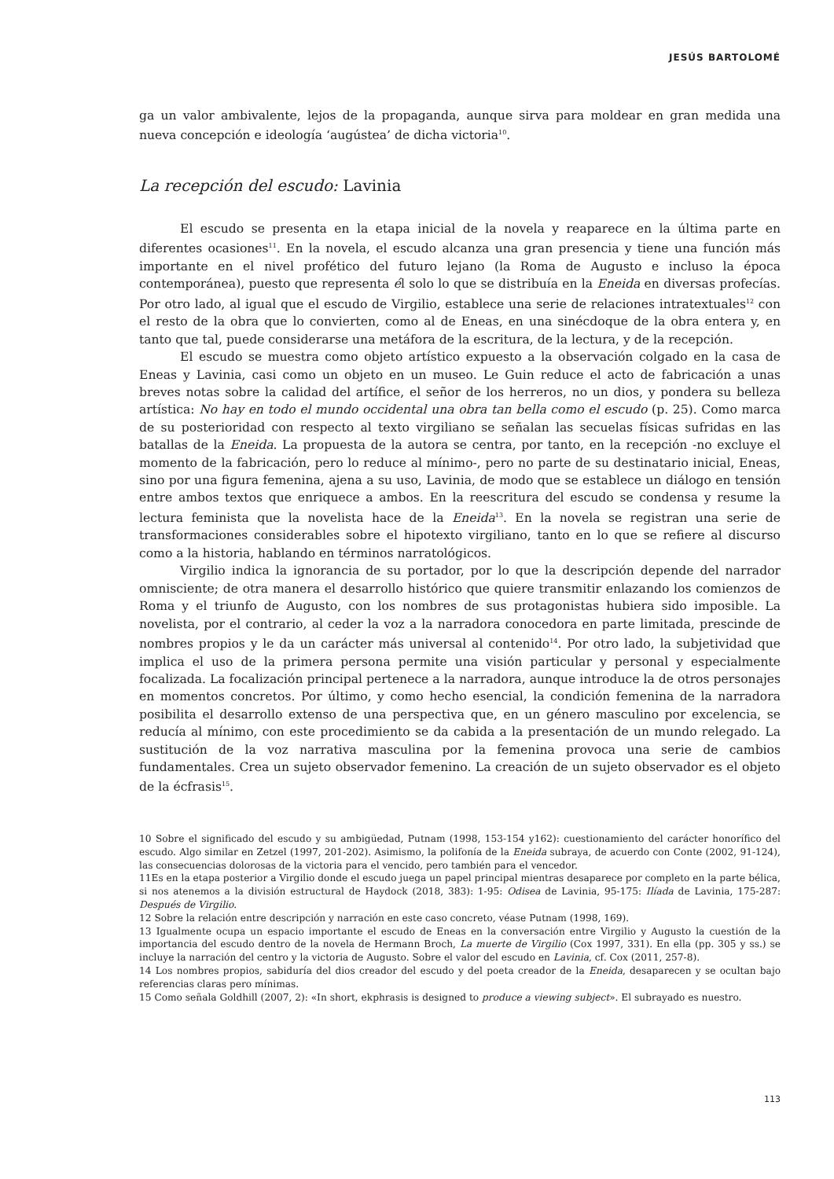JESÚS BARTOLOMÉ
ga un valor ambivalente, lejos de la propaganda, aunque sirva para moldear en gran medida una nueva concepción e ideología ‘augústea’ de dicha victoria<sup>10</sup>.
La recepción del escudo: Lavinia
El escudo se presenta en la etapa inicial de la novela y reaparece en la última parte en diferentes ocasiones<sup>11</sup>. En la novela, el escudo alcanza una gran presencia y tiene una función más importante en el nivel profético del futuro lejano (la Roma de Augusto e incluso la época contemporánea), puesto que representa él solo lo que se distribuía en la Eneida en diversas profecías. Por otro lado, al igual que el escudo de Virgilio, establece una serie de relaciones intratextuales<sup>12</sup> con el resto de la obra que lo convierten, como al de Eneas, en una sinécdoque de la obra entera y, en tanto que tal, puede considerarse una metáfora de la escritura, de la lectura, y de la recepción.
El escudo se muestra como objeto artístico expuesto a la observación colgado en la casa de Eneas y Lavinia, casi como un objeto en un museo. Le Guin reduce el acto de fabricación a unas breves notas sobre la calidad del artífice, el señor de los herreros, no un dios, y pondera su belleza artística: No hay en todo el mundo occidental una obra tan bella como el escudo (p. 25). Como marca de su posterioridad con respecto al texto virgiliano se señalan las secuelas físicas sufridas en las batallas de la Eneida. La propuesta de la autora se centra, por tanto, en la recepción -no excluye el momento de la fabricación, pero lo reduce al mínimo-, pero no parte de su destinatario inicial, Eneas, sino por una figura femenina, ajena a su uso, Lavinia, de modo que se establece un diálogo en tensión entre ambos textos que enriquece a ambos. En la reescritura del escudo se condensa y resume la lectura feminista que la novelista hace de la Eneida<sup>13</sup>. En la novela se registran una serie de transformaciones considerables sobre el hipotexto virgiliano, tanto en lo que se refiere al discurso como a la historia, hablando en términos narratológicos.
Virgilio indica la ignorancia de su portador, por lo que la descripción depende del narrador omnisciente; de otra manera el desarrollo histórico que quiere transmitir enlazando los comienzos de Roma y el triunfo de Augusto, con los nombres de sus protagonistas hubiera sido imposible. La novelista, por el contrario, al ceder la voz a la narradora conocedora en parte limitada, prescinde de nombres propios y le da un carácter más universal al contenido<sup>14</sup>. Por otro lado, la subjetividad que implica el uso de la primera persona permite una visión particular y personal y especialmente focalizada. La focalización principal pertenece a la narradora, aunque introduce la de otros personajes en momentos concretos. Por último, y como hecho esencial, la condición femenina de la narradora posibilita el desarrollo extenso de una perspectiva que, en un género masculino por excelencia, se reducía al mínimo, con este procedimiento se da cabida a la presentación de un mundo relegado. La sustitución de la voz narrativa masculina por la femenina provoca una serie de cambios fundamentales. Crea un sujeto observador femenino. La creación de un sujeto observador es el objeto de la écfrasis<sup>15</sup>.
10 Sobre el significado del escudo y su ambigüedad, Putnam (1998, 153-154 y162): cuestionamiento del carácter honorífico del escudo. Algo similar en Zetzel (1997, 201-202). Asimismo, la polifonía de la Eneida subraya, de acuerdo con Conte (2002, 91-124), las consecuencias dolorosas de la victoria para el vencido, pero también para el vencedor.
11Es en la etapa posterior a Virgilio donde el escudo juega un papel principal mientras desaparece por completo en la parte bélica, si nos atenemos a la división estructural de Haydock (2018, 383): 1-95: Odisea de Lavinia, 95-175: Ilíada de Lavinia, 175-287: Después de Virgilio.
12 Sobre la relación entre descripción y narración en este caso concreto, véase Putnam (1998, 169).
13 Igualmente ocupa un espacio importante el escudo de Eneas en la conversación entre Virgilio y Augusto la cuestión de la importancia del escudo dentro de la novela de Hermann Broch, La muerte de Virgilio (Cox 1997, 331). En ella (pp. 305 y ss.) se incluye la narración del centro y la victoria de Augusto. Sobre el valor del escudo en Lavinia, cf. Cox (2011, 257-8).
14 Los nombres propios, sabiduría del dios creador del escudo y del poeta creador de la Eneida, desaparecen y se ocultan bajo referencias claras pero mínimas.
15 Como señala Goldhill (2007, 2): «In short, ekphrasis is designed to produce a viewing subject». El subrayado es nuestro.
113